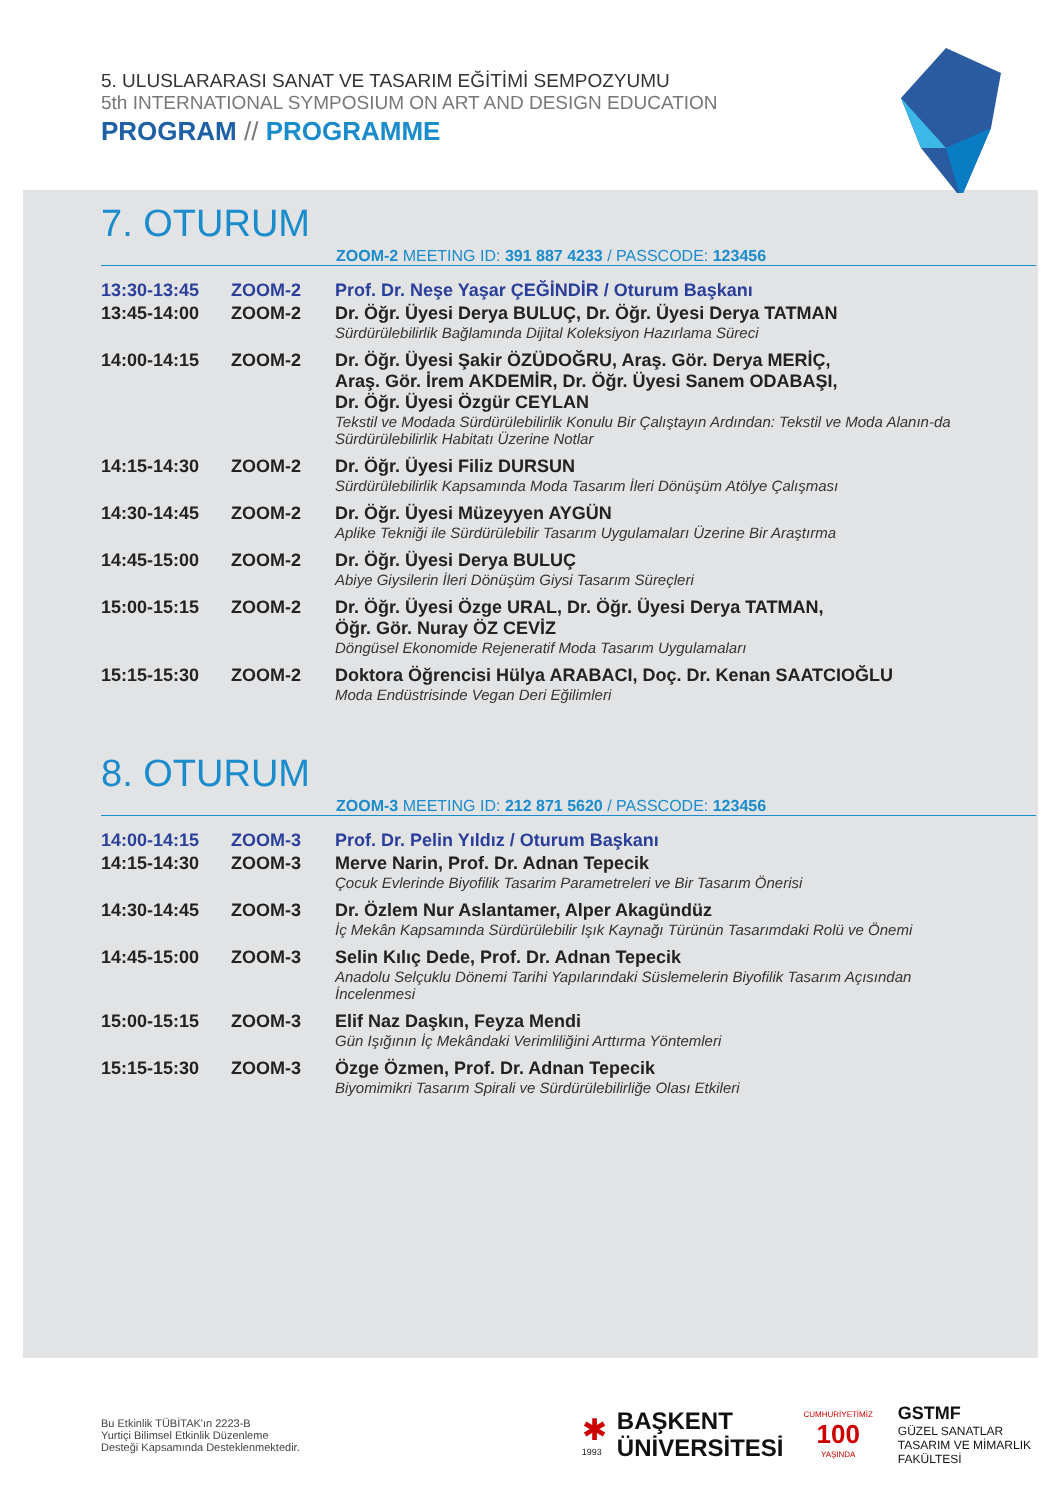5. ULUSLARARASI SANAT VE TASARIM EĞİTİMİ SEMPOZYUMU
5th INTERNATIONAL SYMPOSIUM ON ART AND DESIGN EDUCATION
PROGRAM // PROGRAMME
7. OTURUM
ZOOM-2 MEETING ID: 391 887 4233 / PASSCODE: 123456
| 13:30-13:45 | ZOOM-2 | Prof. Dr. Neşe Yaşar ÇEĞİNDİR / Oturum Başkanı |
| 13:45-14:00 | ZOOM-2 | Dr. Öğr. Üyesi Derya BULUÇ, Dr. Öğr. Üyesi Derya TATMAN Sürdürülebilirlik Bağlamında Dijital Koleksiyon Hazırlama Süreci |
| 14:00-14:15 | ZOOM-2 | Dr. Öğr. Üyesi Şakir ÖZÜDOĞRU, Araş. Gör. Derya MERİÇ, Araş. Gör. İrem AKDEMİR, Dr. Öğr. Üyesi Sanem ODABAŞI, Dr. Öğr. Üyesi Özgür CEYLAN Tekstil ve Modada Sürdürülebilirlik Konulu Bir Çalıştayın Ardından: Tekstil ve Moda Alanın-da Sürdürülebilirlik Habitatı Üzerine Notlar |
| 14:15-14:30 | ZOOM-2 | Dr. Öğr. Üyesi Filiz DURSUN Sürdürülebilirlik Kapsamında Moda Tasarım İleri Dönüşüm Atölye Çalışması |
| 14:30-14:45 | ZOOM-2 | Dr. Öğr. Üyesi Müzeyyen AYGÜN Aplike Tekniği ile Sürdürülebilir Tasarım Uygulamaları Üzerine Bir Araştırma |
| 14:45-15:00 | ZOOM-2 | Dr. Öğr. Üyesi Derya BULUÇ Abiye Giysilerin İleri Dönüşüm Giysi Tasarım Süreçleri |
| 15:00-15:15 | ZOOM-2 | Dr. Öğr. Üyesi Özge URAL, Dr. Öğr. Üyesi Derya TATMAN, Öğr. Gör. Nuray ÖZ CEVİZ Döngüsel Ekonomide Rejeneratif Moda Tasarım Uygulamaları |
| 15:15-15:30 | ZOOM-2 | Doktora Öğrencisi Hülya ARABACI, Doç. Dr. Kenan SAATCIOĞLU Moda Endüstrisinde Vegan Deri Eğilimleri |
8. OTURUM
ZOOM-3 MEETING ID: 212 871 5620 / PASSCODE: 123456
| 14:00-14:15 | ZOOM-3 | Prof. Dr. Pelin Yıldız / Oturum Başkanı |
| 14:15-14:30 | ZOOM-3 | Merve Narin, Prof. Dr. Adnan Tepecik Çocuk Evlerinde Biyofilik Tasarim Parametreleri ve Bir Tasarım Önerisi |
| 14:30-14:45 | ZOOM-3 | Dr. Özlem Nur Aslantamer, Alper Akagündüz İç Mekân Kapsamında Sürdürülebilir Işık Kaynağı Türünün Tasarımdaki Rolü ve Önemi |
| 14:45-15:00 | ZOOM-3 | Selin Kılıç Dede, Prof. Dr. Adnan Tepecik Anadolu Selçuklu Dönemi Tarihi Yapılarındaki Süslemelerin Biyofilik Tasarım Açısından İncelenmesi |
| 15:00-15:15 | ZOOM-3 | Elif Naz Daşkın, Feyza Mendi Gün Işığının İç Mekândaki Verimliliğini Arttırma Yöntemleri |
| 15:15-15:30 | ZOOM-3 | Özge Özmen, Prof. Dr. Adnan Tepecik Biyomimikri Tasarım Spirali ve Sürdürülebilirliğe Olası Etkileri |
Bu Etkinlik TÜBİTAK'ın 2223-B
Yurtiçi Bilimsel Etkinlik Düzenleme
Desteği Kapsamında Desteklenmektedir.
✱
1993
BAŞKENT
ÜNİVERSİTESİ
CUMHURİYETİMİZ
100
YAŞINDA
GSTMF
GÜZEL SANATLAR
TASARIM VE MİMARLIK
FAKÜLTESİ